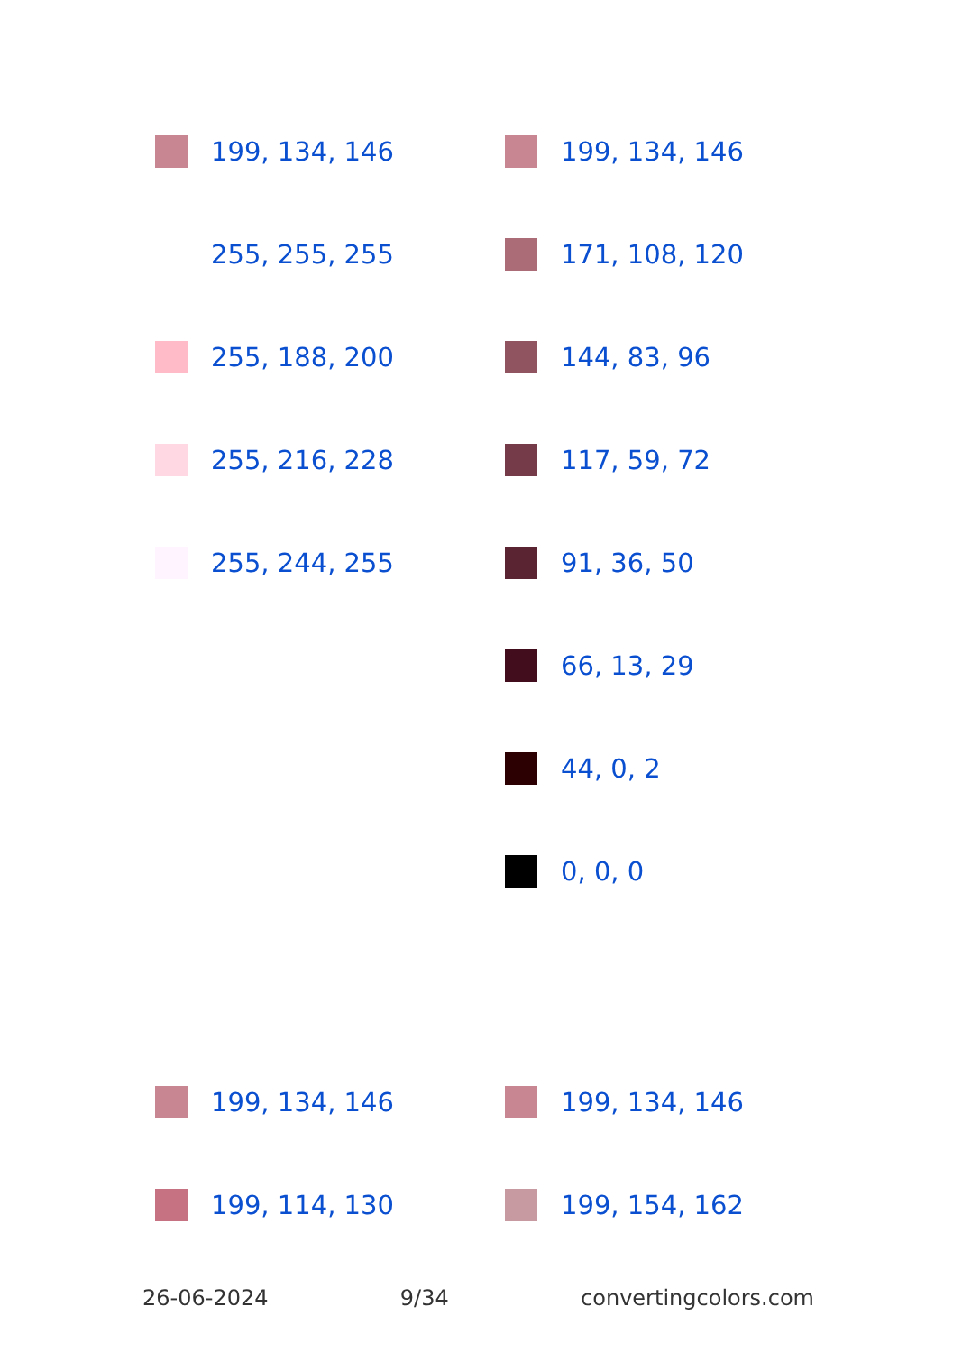199, 134, 146
255, 255, 255
255, 188, 200
255, 216, 228
255, 244, 255
199, 134, 146
171, 108, 120
144, 83, 96
117, 59, 72
91, 36, 50
66, 13, 29
44, 0, 2
0, 0, 0
199, 134, 146
199, 114, 130
199, 134, 146
199, 154, 162
26-06-2024 9/34 convertingcolors.com